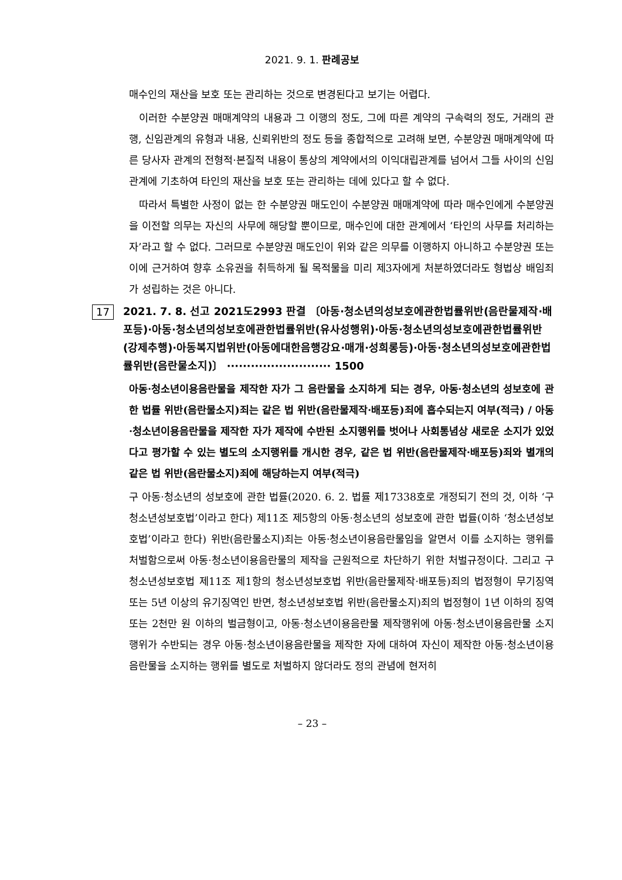2021. 9. 1. 판례공보
매수인의 재산을 보호 또는 관리하는 것으로 변경된다고 보기는 어렵다.
이러한 수분양권 매매계약의 내용과 그 이행의 정도, 그에 따른 계약의 구속력의 정도, 거래의 관행, 신임관계의 유형과 내용, 신뢰위반의 정도 등을 종합적으로 고려해 보면, 수분양권 매매계약에 따른 당사자 관계의 전형적·본질적 내용이 통상의 계약에서의 이익대립관계를 넘어서 그들 사이의 신임관계에 기초하여 타인의 재산을 보호 또는 관리하는 데에 있다고 할 수 없다.
따라서 특별한 사정이 없는 한 수분양권 매도인이 수분양권 매매계약에 따라 매수인에게 수분양권을 이전할 의무는 자신의 사무에 해당할 뿐이므로, 매수인에 대한 관계에서 ‘타인의 사무를 처리하는 자’라고 할 수 없다. 그러므로 수분양권 매도인이 위와 같은 의무를 이행하지 아니하고 수분양권 또는 이에 근거하여 향후 소유권을 취득하게 될 목적물을 미리 제3자에게 처분하였더라도 형법상 배임죄가 성립하는 것은 아니다.
17
2021. 7. 8. 선고 2021도2993 판결 〔아동·청소년의성보호에관한법률위반(음란물제작·배포등)·아동·청소년의성보호에관한법률위반(유사성행위)·아동·청소년의성보호에관한법률위반(강제추행)·아동복지법위반(아동에대한음행강요·매개·성희롱등)·아동·청소년의성보호에관한법률위반(음란물소지)〕 ·························· 1500
아동·청소년이용음란물을 제작한 자가 그 음란물을 소지하게 되는 경우, 아동·청소년의 성보호에 관한 법률 위반(음란물소지)죄는 같은 법 위반(음란물제작·배포등)죄에 흡수되는지 여부(적극) / 아동·청소년이용음란물을 제작한 자가 제작에 수반된 소지행위를 벗어나 사회통념상 새로운 소지가 있었다고 평가할 수 있는 별도의 소지행위를 개시한 경우, 같은 법 위반(음란물제작·배포등)죄와 별개의 같은 법 위반(음란물소지)죄에 해당하는지 여부(적극)
구 아동·청소년의 성보호에 관한 법률(2020. 6. 2. 법률 제17338호로 개정되기 전의 것, 이하 ‘구 청소년성보호법’이라고 한다) 제11조 제5항의 아동·청소년의 성보호에 관한 법률(이하 ‘청소년성보호법’이라고 한다) 위반(음란물소지)죄는 아동·청소년이용음란물임을 알면서 이를 소지하는 행위를 처벌함으로써 아동·청소년이용음란물의 제작을 근원적으로 차단하기 위한 처벌규정이다. 그리고 구 청소년성보호법 제11조 제1항의 청소년성보호법 위반(음란물제작·배포등)죄의 법정형이 무기징역 또는 5년 이상의 유기징역인 반면, 청소년성보호법 위반(음란물소지)죄의 법정형이 1년 이하의 징역 또는 2천만 원 이하의 벌금형이고, 아동·청소년이용음란물 제작행위에 아동·청소년이용음란물 소지행위가 수반되는 경우 아동·청소년이용음란물을 제작한 자에 대하여 자신이 제작한 아동·청소년이용음란물을 소지하는 행위를 별도로 처벌하지 않더라도 정의 관념에 현저히
– 23 –